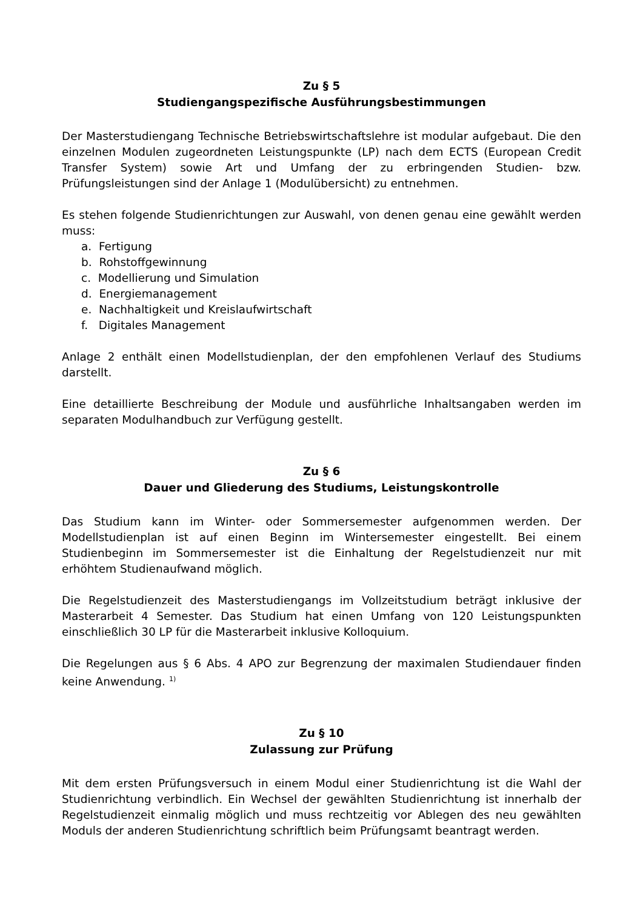Zu § 5
Studiengangspezifische Ausführungsbestimmungen
Der Masterstudiengang Technische Betriebswirtschaftslehre ist modular aufgebaut. Die den einzelnen Modulen zugeordneten Leistungspunkte (LP) nach dem ECTS (European Credit Transfer System) sowie Art und Umfang der zu erbringenden Studien- bzw. Prüfungsleistungen sind der Anlage 1 (Modulübersicht) zu entnehmen.
Es stehen folgende Studienrichtungen zur Auswahl, von denen genau eine gewählt werden muss:
a. Fertigung
b. Rohstoffgewinnung
c. Modellierung und Simulation
d. Energiemanagement
e. Nachhaltigkeit und Kreislaufwirtschaft
f. Digitales Management
Anlage 2 enthält einen Modellstudienplan, der den empfohlenen Verlauf des Studiums darstellt.
Eine detaillierte Beschreibung der Module und ausführliche Inhaltsangaben werden im separaten Modulhandbuch zur Verfügung gestellt.
Zu § 6
Dauer und Gliederung des Studiums, Leistungskontrolle
Das Studium kann im Winter- oder Sommersemester aufgenommen werden. Der Modellstudienplan ist auf einen Beginn im Wintersemester eingestellt. Bei einem Studienbeginn im Sommersemester ist die Einhaltung der Regelstudienzeit nur mit erhöhtem Studienaufwand möglich.
Die Regelstudienzeit des Masterstudiengangs im Vollzeitstudium beträgt inklusive der Masterarbeit 4 Semester. Das Studium hat einen Umfang von 120 Leistungspunkten einschließlich 30 LP für die Masterarbeit inklusive Kolloquium.
Die Regelungen aus § 6 Abs. 4 APO zur Begrenzung der maximalen Studiendauer finden keine Anwendung. <sup>1)</sup>
Zu § 10
Zulassung zur Prüfung
Mit dem ersten Prüfungsversuch in einem Modul einer Studienrichtung ist die Wahl der Studienrichtung verbindlich. Ein Wechsel der gewählten Studienrichtung ist innerhalb der Regelstudienzeit einmalig möglich und muss rechtzeitig vor Ablegen des neu gewählten Moduls der anderen Studienrichtung schriftlich beim Prüfungsamt beantragt werden.